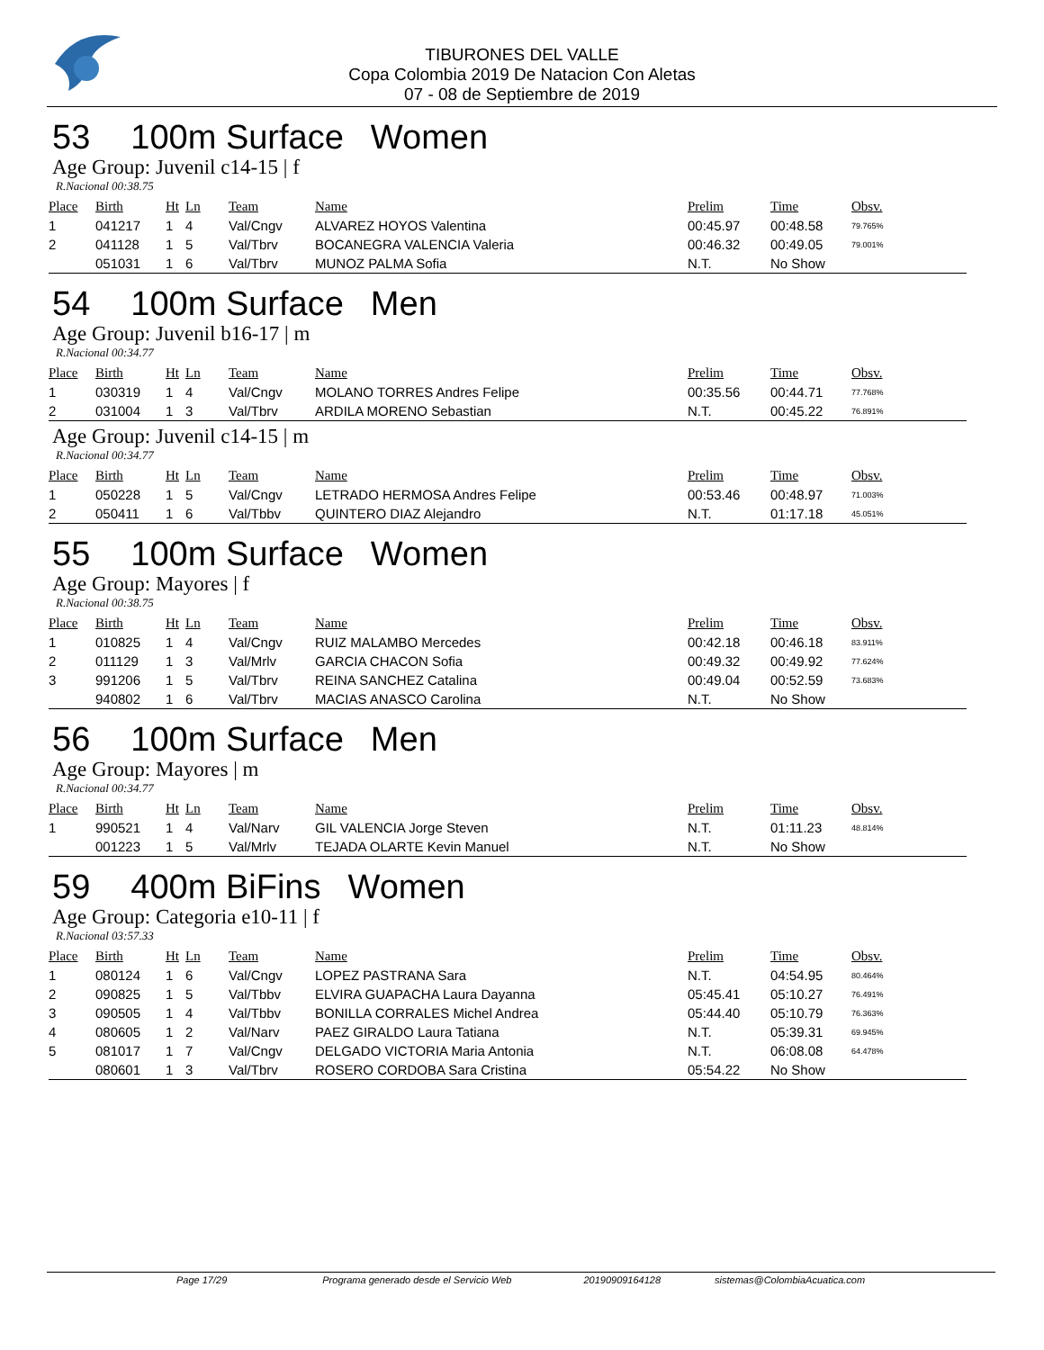TIBURONES DEL VALLE
Copa Colombia 2019 De Natacion Con Aletas
07 - 08 de Septiembre de 2019
53 100m Surface Women
Age Group: Juvenil c14-15 | f
R.Nacional 00:38.75
| Place | Birth | Ht | Ln | Team | Name | Prelim | Time | Obsv. |
| --- | --- | --- | --- | --- | --- | --- | --- | --- |
| 1 | 041217 | 1 | 4 | Val/Cngv | ALVAREZ HOYOS Valentina | 00:45.97 | 00:48.58 | 79.765% |
| 2 | 041128 | 1 | 5 | Val/Tbrv | BOCANEGRA VALENCIA Valeria | 00:46.32 | 00:49.05 | 79.001% |
| | 051031 | 1 | 6 | Val/Tbrv | MUNOZ PALMA Sofia | N.T. | No Show | |
54 100m Surface Men
Age Group: Juvenil b16-17 | m
R.Nacional 00:34.77
| Place | Birth | Ht | Ln | Team | Name | Prelim | Time | Obsv. |
| --- | --- | --- | --- | --- | --- | --- | --- | --- |
| 1 | 030319 | 1 | 4 | Val/Cngv | MOLANO TORRES Andres Felipe | 00:35.56 | 00:44.71 | 77.768% |
| 2 | 031004 | 1 | 3 | Val/Tbrv | ARDILA MORENO Sebastian | N.T. | 00:45.22 | 76.891% |
Age Group: Juvenil c14-15 | m
R.Nacional 00:34.77
| Place | Birth | Ht | Ln | Team | Name | Prelim | Time | Obsv. |
| --- | --- | --- | --- | --- | --- | --- | --- | --- |
| 1 | 050228 | 1 | 5 | Val/Cngv | LETRADO HERMOSA Andres Felipe | 00:53.46 | 00:48.97 | 71.003% |
| 2 | 050411 | 1 | 6 | Val/Tbbv | QUINTERO DIAZ Alejandro | N.T. | 01:17.18 | 45.051% |
55 100m Surface Women
Age Group: Mayores | f
R.Nacional 00:38.75
| Place | Birth | Ht | Ln | Team | Name | Prelim | Time | Obsv. |
| --- | --- | --- | --- | --- | --- | --- | --- | --- |
| 1 | 010825 | 1 | 4 | Val/Cngv | RUIZ MALAMBO Mercedes | 00:42.18 | 00:46.18 | 83.911% |
| 2 | 011129 | 1 | 3 | Val/Mrlv | GARCIA CHACON Sofia | 00:49.32 | 00:49.92 | 77.624% |
| 3 | 991206 | 1 | 5 | Val/Tbrv | REINA SANCHEZ Catalina | 00:49.04 | 00:52.59 | 73.683% |
| | 940802 | 1 | 6 | Val/Tbrv | MACIAS ANASCO Carolina | N.T. | No Show | |
56 100m Surface Men
Age Group: Mayores | m
R.Nacional 00:34.77
| Place | Birth | Ht | Ln | Team | Name | Prelim | Time | Obsv. |
| --- | --- | --- | --- | --- | --- | --- | --- | --- |
| 1 | 990521 | 1 | 4 | Val/Narv | GIL VALENCIA Jorge Steven | N.T. | 01:11.23 | 48.814% |
| | 001223 | 1 | 5 | Val/Mrlv | TEJADA OLARTE Kevin Manuel | N.T. | No Show | |
59 400m BiFins Women
Age Group: Categoria e10-11 | f
R.Nacional 03:57.33
| Place | Birth | Ht | Ln | Team | Name | Prelim | Time | Obsv. |
| --- | --- | --- | --- | --- | --- | --- | --- | --- |
| 1 | 080124 | 1 | 6 | Val/Cngv | LOPEZ PASTRANA Sara | N.T. | 04:54.95 | 80.464% |
| 2 | 090825 | 1 | 5 | Val/Tbbv | ELVIRA GUAPACHA Laura Dayanna | 05:45.41 | 05:10.27 | 76.491% |
| 3 | 090505 | 1 | 4 | Val/Tbbv | BONILLA CORRALES Michel Andrea | 05:44.40 | 05:10.79 | 76.363% |
| 4 | 080605 | 1 | 2 | Val/Narv | PAEZ GIRALDO Laura Tatiana | N.T. | 05:39.31 | 69.945% |
| 5 | 081017 | 1 | 7 | Val/Cngv | DELGADO VICTORIA Maria Antonia | N.T. | 06:08.08 | 64.478% |
| | 080601 | 1 | 3 | Val/Tbrv | ROSERO CORDOBA Sara Cristina | 05:54.22 | No Show | |
Page 17/29 Programa generado desde el Servicio Web 20190909164128 sistemas@ColombiaAcuatica.com